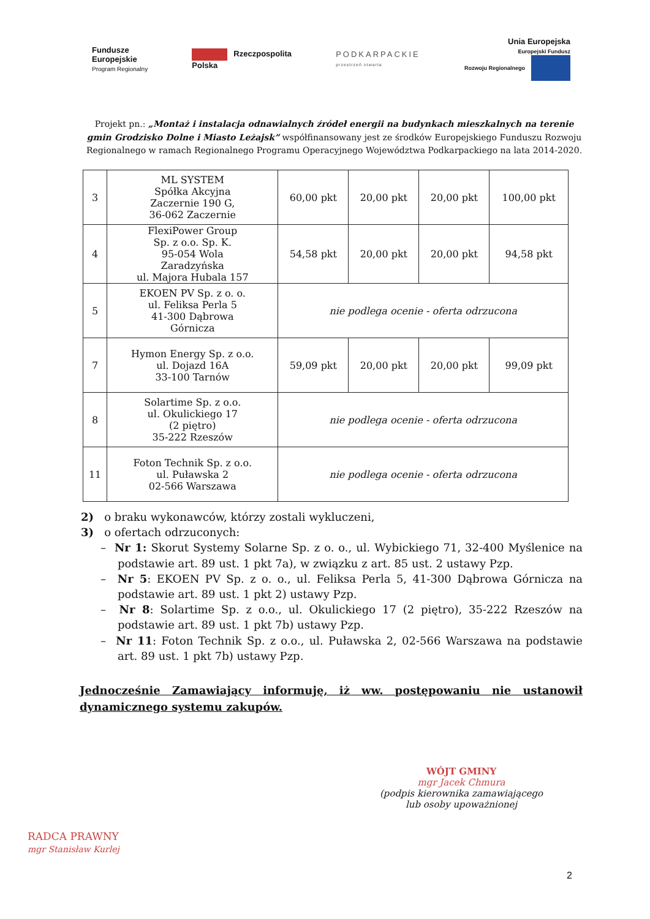Fundusze
Europejskie
Program Regionalny
Rzeczpospolita
Polska
PODKARPACKIE
przestrzeń otwarta
Unia Europejska
Europejski Fundusz
Rozwoju Regionalnego
Projekt pn.: „Montaż i instalacja odnawialnych źródeł energii na budynkach mieszkalnych na terenie gmin Grodzisko Dolne i Miasto Leżajsk” współfinansowany jest ze środków Europejskiego Funduszu Rozwoju Regionalnego w ramach Regionalnego Programu Operacyjnego Województwa Podkarpackiego na lata 2014-2020.
| 3 | ML SYSTEM Spółka Akcyjna Zaczernie 190 G, 36-062 Zaczernie | 60,00 pkt | 20,00 pkt | 20,00 pkt | 100,00 pkt |
| 4 | FlexiPower Group Sp. z o.o. Sp. K. 95-054 Wola Zaradzyńska ul. Majora Hubala 157 | 54,58 pkt | 20,00 pkt | 20,00 pkt | 94,58 pkt |
| 5 | EKOEN PV Sp. z o. o. ul. Feliksa Perla 5 41-300 Dąbrowa Górnicza | nie podlega ocenie - oferta odrzucona | | | |
| 7 | Hymon Energy Sp. z o.o. ul. Dojazd 16A 33-100 Tarnów | 59,09 pkt | 20,00 pkt | 20,00 pkt | 99,09 pkt |
| 8 | Solartime Sp. z o.o. ul. Okulickiego 17 (2 piętro) 35-222 Rzeszów | nie podlega ocenie - oferta odrzucona | | | |
| 11 | Foton Technik Sp. z o.o. ul. Puławska 2 02-566 Warszawa | nie podlega ocenie - oferta odrzucona | | | |
2) o braku wykonawców, którzy zostali wykluczeni,
3) o ofertach odrzuconych:
– Nr 1: Skorut Systemy Solarne Sp. z o. o., ul. Wybickiego 71, 32-400 Myślenice na podstawie art. 89 ust. 1 pkt 7a), w związku z art. 85 ust. 2 ustawy Pzp.
– Nr 5: EKOEN PV Sp. z o. o., ul. Feliksa Perla 5, 41-300 Dąbrowa Górnicza na podstawie art. 89 ust. 1 pkt 2) ustawy Pzp.
– Nr 8: Solartime Sp. z o.o., ul. Okulickiego 17 (2 piętro), 35-222 Rzeszów na podstawie art. 89 ust. 1 pkt 7b) ustawy Pzp.
– Nr 11: Foton Technik Sp. z o.o., ul. Puławska 2, 02-566 Warszawa na podstawie art. 89 ust. 1 pkt 7b) ustawy Pzp.
Jednocześnie Zamawiający informuję, iż ww. postępowaniu nie ustanowił dynamicznego systemu zakupów.
WÓJT GMINY
mgr Jacek Chmura
(podpis kierownika zamawiającego
lub osoby upoważnionej
RADCA PRAWNY
mgr Stanisław Kurlej
2